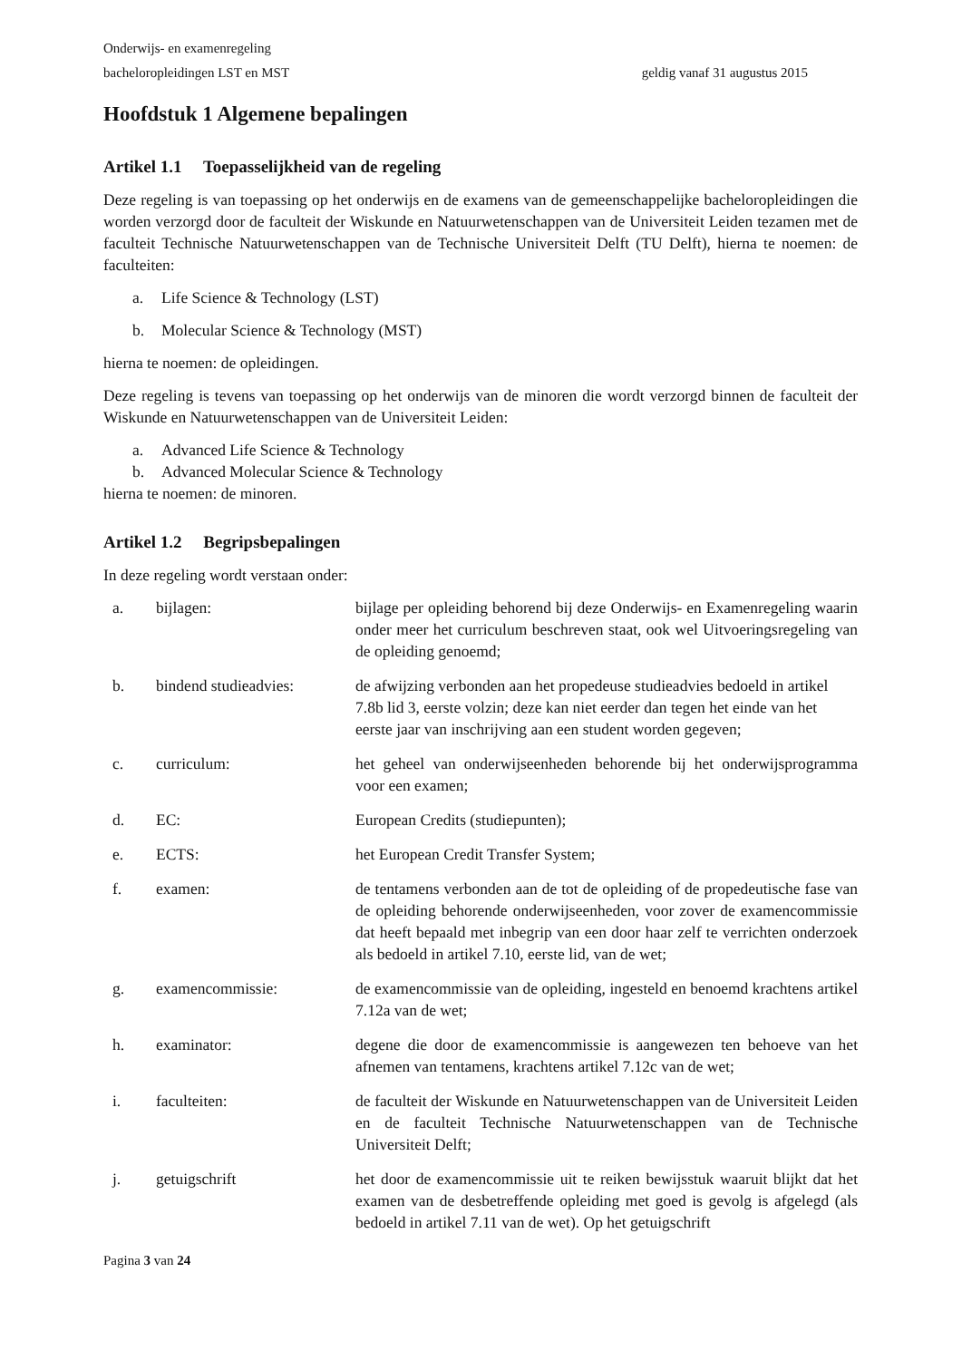Onderwijs- en examenregeling
bacheloropleidingen LST en MST geldig vanaf 31 augustus 2015
Hoofdstuk 1 Algemene bepalingen
Artikel 1.1 Toepasselijkheid van de regeling
Deze regeling is van toepassing op het onderwijs en de examens van de gemeenschappelijke bacheloropleidingen die worden verzorgd door de faculteit der Wiskunde en Natuurwetenschappen van de Universiteit Leiden tezamen met de faculteit Technische Natuurwetenschappen van de Technische Universiteit Delft (TU Delft), hierna te noemen: de faculteiten:
a. Life Science & Technology (LST)
b. Molecular Science & Technology (MST)
hierna te noemen: de opleidingen.
Deze regeling is tevens van toepassing op het onderwijs van de minoren die wordt verzorgd binnen de faculteit der Wiskunde en Natuurwetenschappen van de Universiteit Leiden:
a. Advanced Life Science & Technology
b. Advanced Molecular Science & Technology
hierna te noemen: de minoren.
Artikel 1.2 Begripsbepalingen
In deze regeling wordt verstaan onder:
| a. | bijlagen: | bijlage per opleiding behorend bij deze Onderwijs- en Examenregeling waarin onder meer het curriculum beschreven staat, ook wel Uitvoeringsregeling van de opleiding genoemd; |
| b. | bindend studieadvies: | de afwijzing verbonden aan het propedeuse studieadvies bedoeld in artikel 7.8b lid 3, eerste volzin; deze kan niet eerder dan tegen het einde van het eerste jaar van inschrijving aan een student worden gegeven; |
| c. | curriculum: | het geheel van onderwijseenheden behorende bij het onderwijsprogramma voor een examen; |
| d. | EC: | European Credits (studiepunten); |
| e. | ECTS: | het European Credit Transfer System; |
| f. | examen: | de tentamens verbonden aan de tot de opleiding of de propedeutische fase van de opleiding behorende onderwijseenheden, voor zover de examencommissie dat heeft bepaald met inbegrip van een door haar zelf te verrichten onderzoek als bedoeld in artikel 7.10, eerste lid, van de wet; |
| g. | examencommissie: | de examencommissie van de opleiding, ingesteld en benoemd krachtens artikel 7.12a van de wet; |
| h. | examinator: | degene die door de examencommissie is aangewezen ten behoeve van het afnemen van tentamens, krachtens artikel 7.12c van de wet; |
| i. | faculteiten: | de faculteit der Wiskunde en Natuurwetenschappen van de Universiteit Leiden en de faculteit Technische Natuurwetenschappen van de Technische Universiteit Delft; |
| j. | getuigschrift | het door de examencommissie uit te reiken bewijsstuk waaruit blijkt dat het examen van de desbetreffende opleiding met goed is gevolg is afgelegd (als bedoeld in artikel 7.11 van de wet). Op het getuigschrift |
Pagina 3 van 24